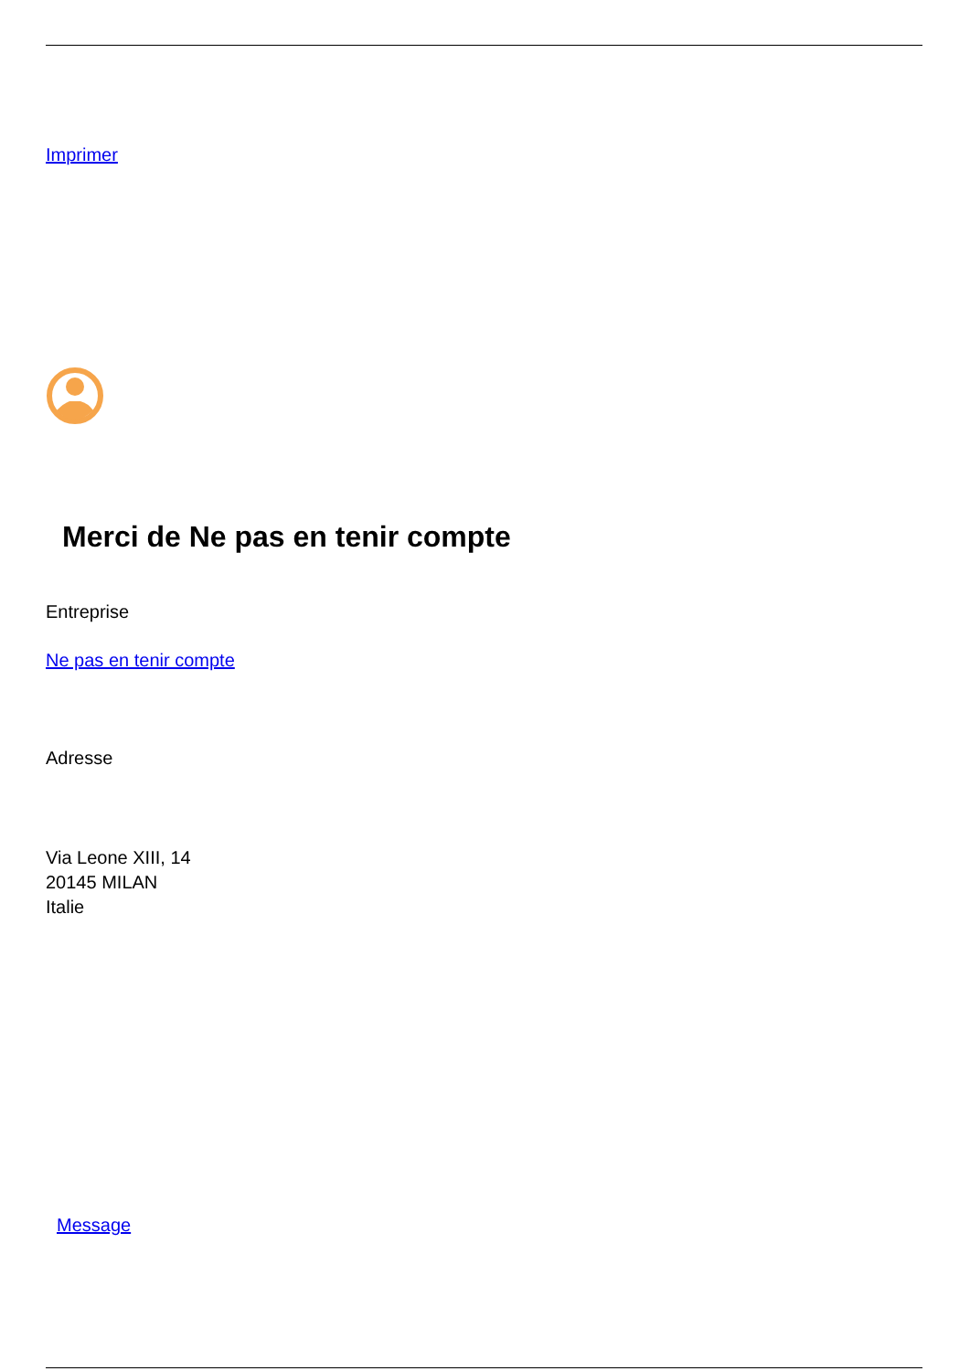Imprimer
Merci de Ne pas en tenir compte
Entreprise
Ne pas en tenir compte
Adresse
Via Leone XIII, 14
20145 MILAN
Italie
Message